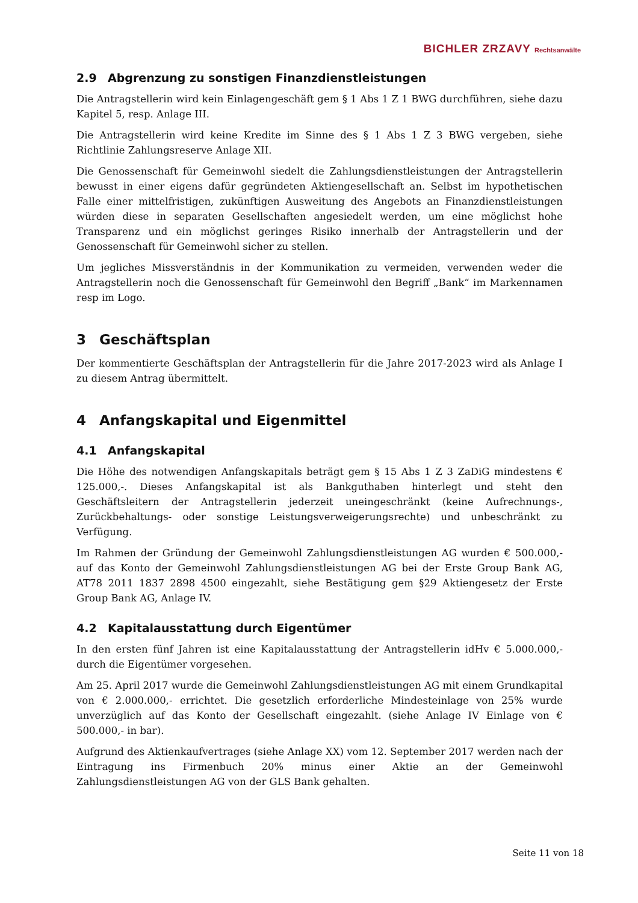BICHLER ZRZAVY Rechtsanwälte
2.9 Abgrenzung zu sonstigen Finanzdienstleistungen
Die Antragstellerin wird kein Einlagengeschäft gem § 1 Abs 1 Z 1 BWG durchführen, siehe dazu Kapitel 5, resp. Anlage III.
Die Antragstellerin wird keine Kredite im Sinne des § 1 Abs 1 Z 3 BWG vergeben, siehe Richtlinie Zahlungsreserve Anlage XII.
Die Genossenschaft für Gemeinwohl siedelt die Zahlungsdienstleistungen der Antragstellerin bewusst in einer eigens dafür gegründeten Aktiengesellschaft an. Selbst im hypothetischen Falle einer mittelfristigen, zukünftigen Ausweitung des Angebots an Finanzdienstleistungen würden diese in separaten Gesellschaften angesiedelt werden, um eine möglichst hohe Transparenz und ein möglichst geringes Risiko innerhalb der Antragstellerin und der Genossenschaft für Gemeinwohl sicher zu stellen.
Um jegliches Missverständnis in der Kommunikation zu vermeiden, verwenden weder die Antragstellerin noch die Genossenschaft für Gemeinwohl den Begriff „Bank“ im Markennamen resp im Logo.
3 Geschäftsplan
Der kommentierte Geschäftsplan der Antragstellerin für die Jahre 2017-2023 wird als Anlage I zu diesem Antrag übermittelt.
4 Anfangskapital und Eigenmittel
4.1 Anfangskapital
Die Höhe des notwendigen Anfangskapitals beträgt gem § 15 Abs 1 Z 3 ZaDiG mindestens € 125.000,-. Dieses Anfangskapital ist als Bankguthaben hinterlegt und steht den Geschäftsleitern der Antragstellerin jederzeit uneingeschränkt (keine Aufrechnungs-, Zurückbehaltungs- oder sonstige Leistungsverweigerungsrechte) und unbeschränkt zu Verfügung.
Im Rahmen der Gründung der Gemeinwohl Zahlungsdienstleistungen AG wurden € 500.000,- auf das Konto der Gemeinwohl Zahlungsdienstleistungen AG bei der Erste Group Bank AG, AT78 2011 1837 2898 4500 eingezahlt, siehe Bestätigung gem §29 Aktiengesetz der Erste Group Bank AG, Anlage IV.
4.2 Kapitalausstattung durch Eigentümer
In den ersten fünf Jahren ist eine Kapitalausstattung der Antragstellerin idHv € 5.000.000,- durch die Eigentümer vorgesehen.
Am 25. April 2017 wurde die Gemeinwohl Zahlungsdienstleistungen AG mit einem Grundkapital von € 2.000.000,- errichtet. Die gesetzlich erforderliche Mindesteinlage von 25% wurde unverzüglich auf das Konto der Gesellschaft eingezahlt. (siehe Anlage IV Einlage von € 500.000,- in bar).
Aufgrund des Aktienkaufvertrages (siehe Anlage XX) vom 12. September 2017 werden nach der Eintragung ins Firmenbuch 20% minus einer Aktie an der Gemeinwohl Zahlungsdienstleistungen AG von der GLS Bank gehalten.
Seite 11 von 18